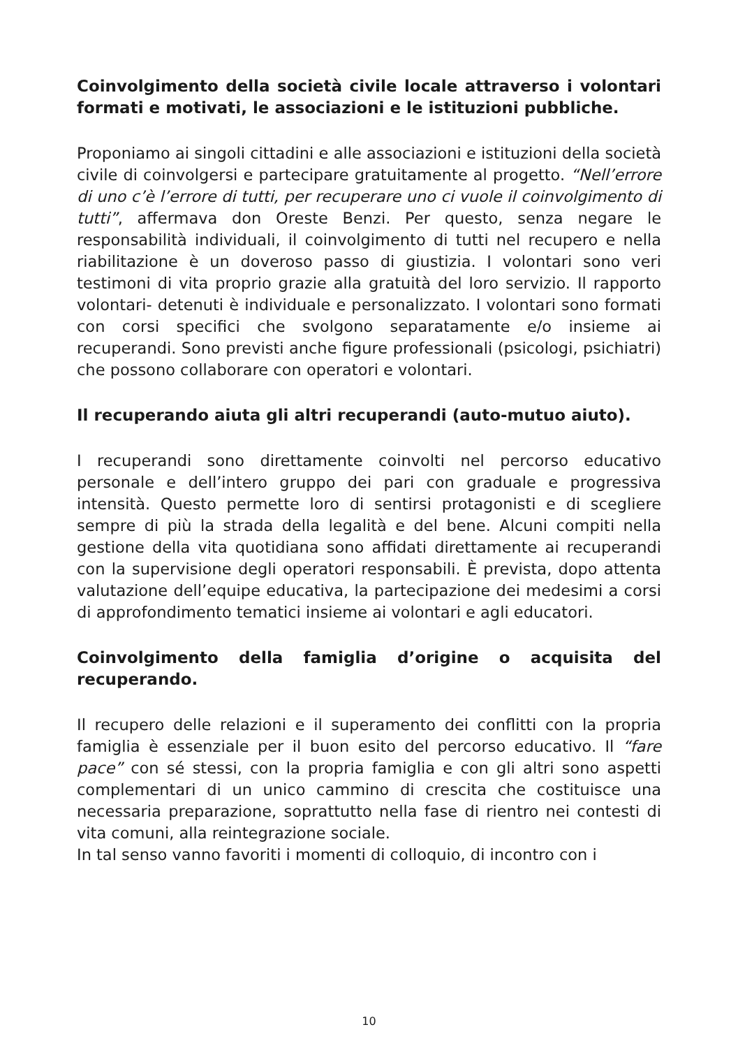Coinvolgimento della società civile locale attraverso i volontari formati e motivati, le associazioni e le istituzioni pubbliche.
Proponiamo ai singoli cittadini e alle associazioni e istituzioni della società civile di coinvolgersi e partecipare gratuitamente al progetto. “Nell’errore di uno c’è l’errore di tutti, per recuperare uno ci vuole il coinvolgimento di tutti”, affermava don Oreste Benzi. Per questo, senza negare le responsabilità individuali, il coinvolgimento di tutti nel recupero e nella riabilitazione è un doveroso passo di giustizia. I volontari sono veri testimoni di vita proprio grazie alla gratuità del loro servizio. Il rapporto volontari- detenuti è individuale e personalizzato. I volontari sono formati con corsi specifici che svolgono separatamente e/o insieme ai recuperandi. Sono previsti anche figure professionali (psicologi, psichiatri) che possono collaborare con operatori e volontari.
Il recuperando aiuta gli altri recuperandi (auto-mutuo aiuto).
I recuperandi sono direttamente coinvolti nel percorso educativo personale e dell’intero gruppo dei pari con graduale e progressiva intensità. Questo permette loro di sentirsi protagonisti e di scegliere sempre di più la strada della legalità e del bene. Alcuni compiti nella gestione della vita quotidiana sono affidati direttamente ai recuperandi con la supervisione degli operatori responsabili. È prevista, dopo attenta valutazione dell’equipe educativa, la partecipazione dei medesimi a corsi di approfondimento tematici insieme ai volontari e agli educatori.
Coinvolgimento della famiglia d’origine o acquisita del recuperando.
Il recupero delle relazioni e il superamento dei conflitti con la propria famiglia è essenziale per il buon esito del percorso educativo. Il “fare pace” con sé stessi, con la propria famiglia e con gli altri sono aspetti complementari di un unico cammino di crescita che costituisce una necessaria preparazione, soprattutto nella fase di rientro nei contesti di vita comuni, alla reintegrazione sociale.
In tal senso vanno favoriti i momenti di colloquio, di incontro con i
10